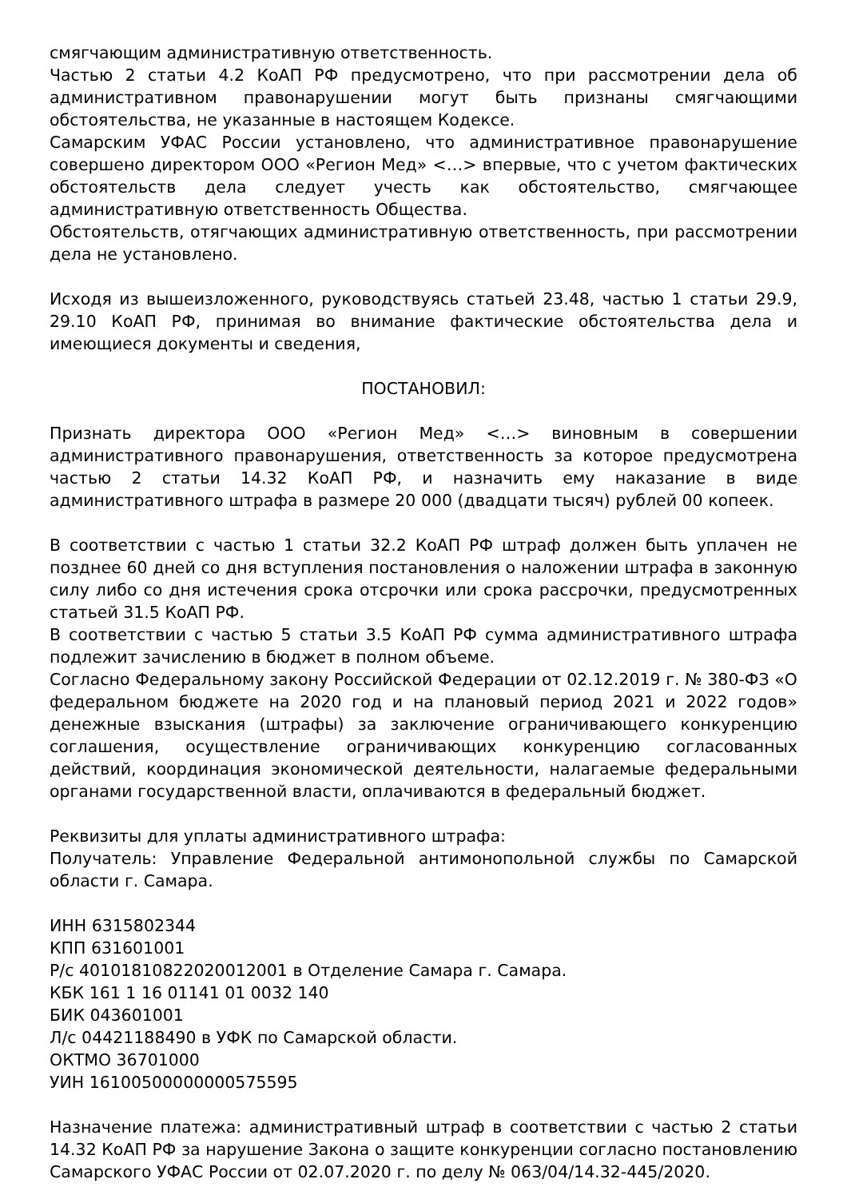смягчающим административную ответственность.
Частью 2 статьи 4.2 КоАП РФ предусмотрено, что при рассмотрении дела об административном правонарушении могут быть признаны смягчающими обстоятельства, не указанные в настоящем Кодексе.
Самарским УФАС России установлено, что административное правонарушение совершено директором ООО «Регион Мед» <…> впервые, что с учетом фактических обстоятельств дела следует учесть как обстоятельство, смягчающее административную ответственность Общества.
Обстоятельств, отягчающих административную ответственность, при рассмотрении дела не установлено.
Исходя из вышеизложенного, руководствуясь статьей 23.48, частью 1 статьи 29.9, 29.10 КоАП РФ, принимая во внимание фактические обстоятельства дела и имеющиеся документы и сведения,
ПОСТАНОВИЛ:
Признать директора ООО «Регион Мед» <…> виновным в совершении административного правонарушения, ответственность за которое предусмотрена частью 2 статьи 14.32 КоАП РФ, и назначить ему наказание в виде административного штрафа в размере 20 000 (двадцати тысяч) рублей 00 копеек.
В соответствии с частью 1 статьи 32.2 КоАП РФ штраф должен быть уплачен не позднее 60 дней со дня вступления постановления о наложении штрафа в законную силу либо со дня истечения срока отсрочки или срока рассрочки, предусмотренных статьей 31.5 КоАП РФ.
В соответствии с частью 5 статьи 3.5 КоАП РФ сумма административного штрафа подлежит зачислению в бюджет в полном объеме.
Согласно Федеральному закону Российской Федерации от 02.12.2019 г. № 380-ФЗ «О федеральном бюджете на 2020 год и на плановый период 2021 и 2022 годов» денежные взыскания (штрафы) за заключение ограничивающего конкуренцию соглашения, осуществление ограничивающих конкуренцию согласованных действий, координация экономической деятельности, налагаемые федеральными органами государственной власти, оплачиваются в федеральный бюджет.
Реквизиты для уплаты административного штрафа:
Получатель: Управление Федеральной антимонопольной службы по Самарской области г. Самара.
ИНН 6315802344
КПП 631601001
Р/с 40101810822020012001 в Отделение Самара г. Самара.
КБК 161 1 16 01141 01 0032 140
БИК 043601001
Л/с 04421188490 в УФК по Самарской области.
ОКТМО 36701000
УИН 16100500000000575595
Назначение платежа: административный штраф в соответствии с частью 2 статьи 14.32 КоАП РФ за нарушение Закона о защите конкуренции согласно постановлению Самарского УФАС России от 02.07.2020 г. по делу № 063/04/14.32-445/2020.